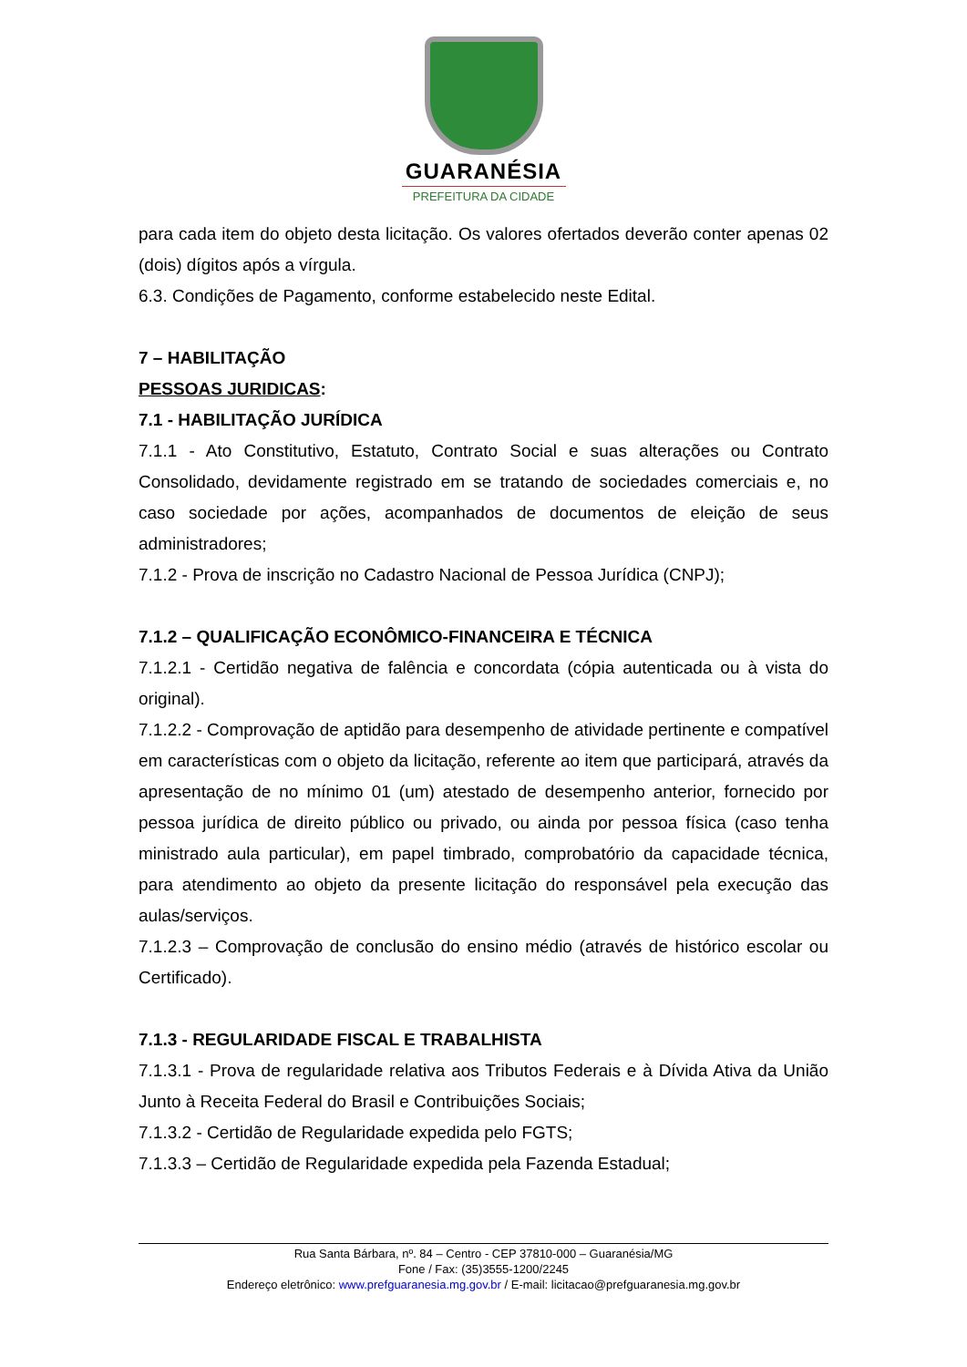GUARANÉSIA
PREFEITURA DA CIDADE
para cada item do objeto desta licitação. Os valores ofertados deverão conter apenas 02 (dois) dígitos após a vírgula.
6.3. Condições de Pagamento, conforme estabelecido neste Edital.
7 – HABILITAÇÃO
PESSOAS JURIDICAS:
7.1 - HABILITAÇÃO JURÍDICA
7.1.1 - Ato Constitutivo, Estatuto, Contrato Social e suas alterações ou Contrato Consolidado, devidamente registrado em se tratando de sociedades comerciais e, no caso sociedade por ações, acompanhados de documentos de eleição de seus administradores;
7.1.2 - Prova de inscrição no Cadastro Nacional de Pessoa Jurídica (CNPJ);
7.1.2 – QUALIFICAÇÃO ECONÔMICO-FINANCEIRA E TÉCNICA
7.1.2.1 - Certidão negativa de falência e concordata (cópia autenticada ou à vista do original).
7.1.2.2 - Comprovação de aptidão para desempenho de atividade pertinente e compatível em características com o objeto da licitação, referente ao item que participará, através da apresentação de no mínimo 01 (um) atestado de desempenho anterior, fornecido por pessoa jurídica de direito público ou privado, ou ainda por pessoa física (caso tenha ministrado aula particular), em papel timbrado, comprobatório da capacidade técnica, para atendimento ao objeto da presente licitação do responsável pela execução das aulas/serviços.
7.1.2.3 – Comprovação de conclusão do ensino médio (através de histórico escolar ou Certificado).
7.1.3 - REGULARIDADE FISCAL E TRABALHISTA
7.1.3.1 - Prova de regularidade relativa aos Tributos Federais e à Dívida Ativa da União Junto à Receita Federal do Brasil e Contribuições Sociais;
7.1.3.2 - Certidão de Regularidade expedida pelo FGTS;
7.1.3.3 – Certidão de Regularidade expedida pela Fazenda Estadual;
Rua Santa Bárbara, nº. 84 – Centro - CEP 37810-000 – Guaranésia/MG
Fone / Fax: (35)3555-1200/2245
Endereço eletrônico: www.prefguaranesia.mg.gov.br / E-mail: licitacao@prefguaranesia.mg.gov.br